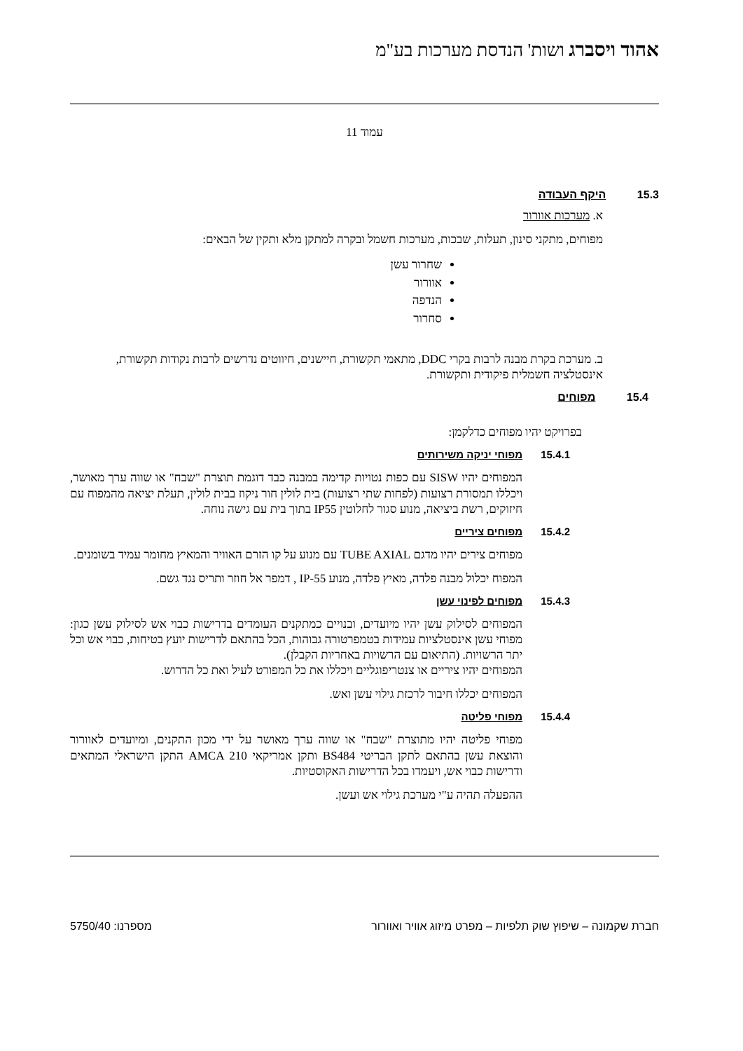אהוד ויסברג ושות' הנדסת מערכות בע"מ
עמוד 11
15.3 היקף העבודה
א. מערכות אוורור
מפוחים, מתקני סינון, תעלות, שבכות, מערכות חשמל ובקרה למתקן מלא ותקין של הבאים:
שחרור עשן
אוורור
הנדפה
סחרור
ב. מערכת בקרת מבנה לרבות בקרי DDC, מתאמי תקשורת, חיישנים, חיווטים נדרשים לרבות נקודות תקשורת, אינסטלציה חשמלית פיקודית ותקשורת.
15.4 מפוחים
בפרויקט יהיו מפוחים כדלקמן:
15.4.1 מפוחי יניקה משירותים
המפוחים יהיו SISW עם כפות נטויות קדימה במבנה כבד דוגמת תוצרת "שבח" או שווה ערך מאושר, ויכללו תמסורת רצועות (לפחות שתי רצועות) בית לולין חור ניקוז בבית לולין, תעלת יציאה מהמפוח עם חיזוקים, רשת ביציאה, מנוע סגור לחלוטין IP55 בתוך בית עם גישה נוחה.
15.4.2 מפוחים ציריים
מפוחים צירים יהיו מדגם TUBE AXIAL עם מנוע על קו הזרם האוויר והמאיץ מחומר עמיד בשומנים.
המפוח יכלול מבנה פלדה, מאיץ פלדה, מנוע IP-55 , דמפר אל חוזר ותריס נגד גשם.
15.4.3 מפוחים לפינוי עשן
המפוחים לסילוק עשן יהיו מיועדים, ובנויים כמתקנים העומדים בדרישות כבוי אש לסילוק עשן כגון: מפוחי עשן אינסטלציות עמידות בטמפרטורה גבוהות, הכל בהתאם לדרישות יועץ בטיחות, כבוי אש וכל יתר הרשויות. (התיאום עם הרשויות באחריות הקבלן).
המפוחים יהיו ציריים או צנטריפוגליים ויכללו את כל המפורט לעיל ואת כל הדרוש.
המפוחים יכללו חיבור לרכזת גילוי עשן ואש.
15.4.4 מפוחי פליטה
מפוחי פליטה יהיו מתוצרת "שבח" או שווה ערך מאושר על ידי מכון התקנים, ומיועדים לאוורור והוצאת עשן בהתאם לתקן הבריטי BS484 ותקן אמריקאי AMCA 210 התקן הישראלי המתאים ודרישות כבוי אש, ויעמדו בכל הדרישות האקוסטיות.
ההפעלה תהיה ע"י מערכת גילוי אש ועשן.
חברת שקמונה – שיפוץ שוק תלפיות – מפרט מיזוג אוויר ואוורור מספרנו: 5750/40